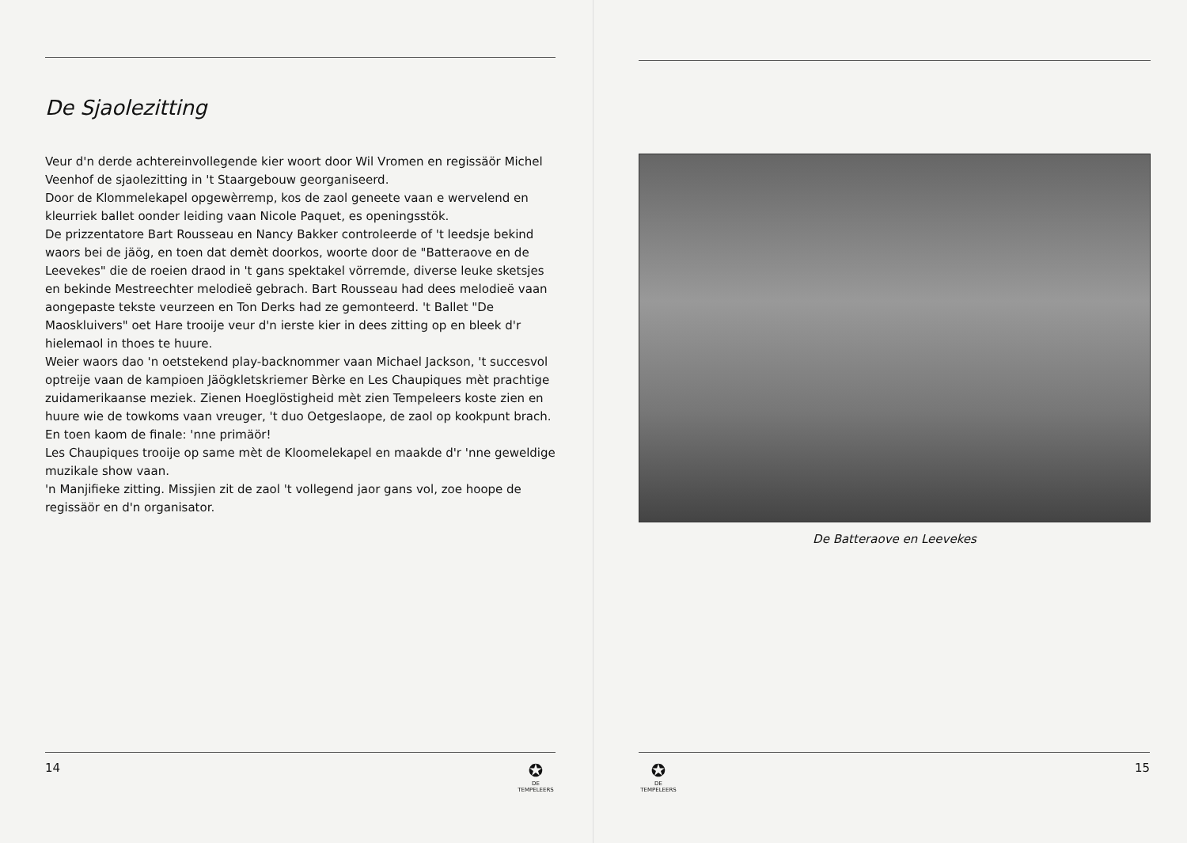De Sjaolezitting
Veur d'n derde achtereinvollegende kier woort door Wil Vromen en regissäör Michel Veenhof de sjaolezitting in 't Staargebouw georganiseerd.
Door de Klommelekapel opgewèrremp, kos de zaol geneete vaan e wervelend en kleurriek ballet oonder leiding vaan Nicole Paquet, es openingsstök.
De prizzentatore Bart Rousseau en Nancy Bakker controleerde of 't leedsje bekind waors bei de jäög, en toen dat demèt doorkos, woorte door de "Batteraove en de Leevekes" die de roeien draod in 't gans spektakel vörremde, diverse leuke sketsjes en bekinde Mestreechter melodieë gebrach. Bart Rousseau had dees melodieë vaan aongepaste tekste veurzeen en Ton Derks had ze gemonteerd. 't Ballet "De Maoskluivers" oet Hare trooije veur d'n ierste kier in dees zitting op en bleek d'r hielemaol in thoes te huure.
Weier waors dao 'n oetstekend play-backnommer vaan Michael Jackson, 't succesvol optreije vaan de kampioen Jäögkletskriemer Bèrke en Les Chaupiques mèt prachtige zuidamerikaanse meziek. Zienen Hoeglöstigheid mèt zien Tempeleers koste zien en huure wie de towkoms vaan vreuger, 't duo Oetgeslaope, de zaol op kookpunt brach.
En toen kaom de finale: 'nne primäör!
Les Chaupiques trooije op same mèt de Kloomelekapel en maakde d'r 'nne geweldige muzikale show vaan.
'n Manjifieke zitting. Missjien zit de zaol 't vollegend jaor gans vol, zoe hoope de regissäör en d'n organisator.
14
✪
DE TEMPELEERS
De Batteraove en Leevekes
✪
DE TEMPELEERS
15